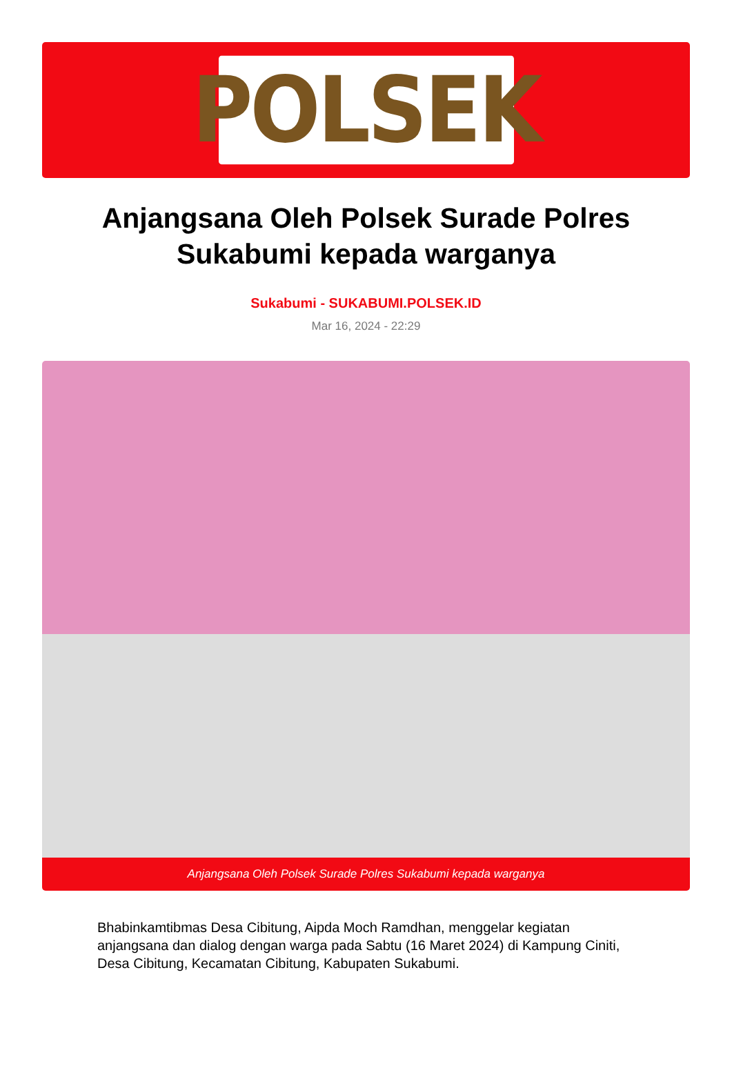POLSEK
Anjangsana Oleh Polsek Surade Polres Sukabumi kepada warganya
Sukabumi - SUKABUMI.POLSEK.ID
Mar 16, 2024 - 22:29
Anjangsana Oleh Polsek Surade Polres Sukabumi kepada warganya
Bhabinkamtibmas Desa Cibitung, Aipda Moch Ramdhan, menggelar kegiatan anjangsana dan dialog dengan warga pada Sabtu (16 Maret 2024) di Kampung Ciniti, Desa Cibitung, Kecamatan Cibitung, Kabupaten Sukabumi.